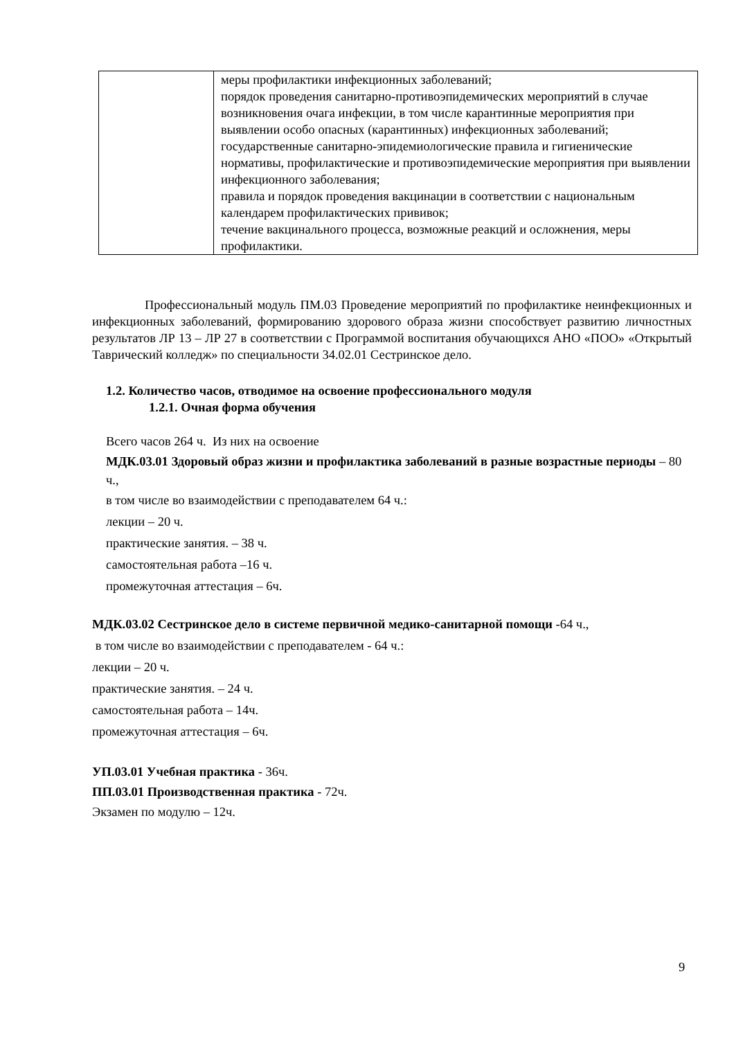| | меры профилактики инфекционных заболеваний; порядок проведения санитарно-противоэпидемических мероприятий в случае возникновения очага инфекции, в том числе карантинные мероприятия при выявлении особо опасных (карантинных) инфекционных заболеваний; государственные санитарно-эпидемиологические правила и гигиенические нормативы, профилактические и противоэпидемические мероприятия при выявлении инфекционного заболевания; правила и порядок проведения вакцинации в соответствии с национальным календарем профилактических прививок; течение вакцинального процесса, возможные реакций и осложнения, меры профилактики. |
Профессиональный модуль ПМ.03 Проведение мероприятий по профилактике неинфекционных и инфекционных заболеваний, формированию здорового образа жизни способствует развитию личностных результатов ЛР 13 – ЛР 27 в соответствии с Программой воспитания обучающихся АНО «ПОО» «Открытый Таврический колледж» по специальности 34.02.01 Сестринское дело.
1.2. Количество часов, отводимое на освоение профессионального модуля
1.2.1. Очная форма обучения
Всего часов 264 ч. Из них на освоение
МДК.03.01 Здоровый образ жизни и профилактика заболеваний в разные возрастные периоды – 80 ч.,
в том числе во взаимодействии с преподавателем 64 ч.:
лекции – 20 ч.
практические занятия. – 38 ч.
самостоятельная работа –16 ч.
промежуточная аттестация – 6ч.
МДК.03.02 Сестринское дело в системе первичной медико-санитарной помощи -64 ч.,
в том числе во взаимодействии с преподавателем - 64 ч.:
лекции – 20 ч.
практические занятия. – 24 ч.
самостоятельная работа – 14ч.
промежуточная аттестация – 6ч.
УП.03.01 Учебная практика - 36ч.
ПП.03.01 Производственная практика - 72ч.
Экзамен по модулю – 12ч.
9